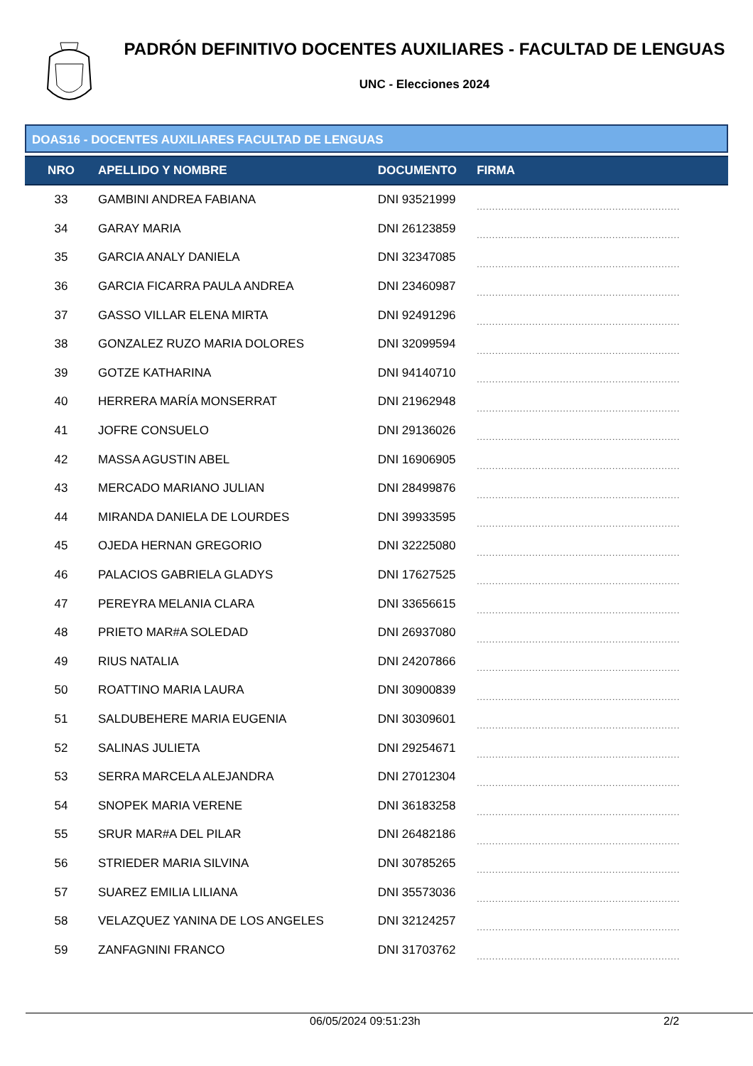PADRÓN DEFINITIVO DOCENTES AUXILIARES - FACULTAD DE LENGUAS
UNC - Elecciones 2024
DOAS16 - DOCENTES AUXILIARES FACULTAD DE LENGUAS
| NRO | APELLIDO Y NOMBRE | DOCUMENTO | FIRMA |
| --- | --- | --- | --- |
| 33 | GAMBINI ANDREA FABIANA | DNI 93521999 | .................................................................. |
| 34 | GARAY MARIA | DNI 26123859 | .................................................................. |
| 35 | GARCIA ANALY DANIELA | DNI 32347085 | .................................................................. |
| 36 | GARCIA FICARRA PAULA ANDREA | DNI 23460987 | .................................................................. |
| 37 | GASSO VILLAR ELENA MIRTA | DNI 92491296 | .................................................................. |
| 38 | GONZALEZ RUZO MARIA DOLORES | DNI 32099594 | .................................................................. |
| 39 | GOTZE KATHARINA | DNI 94140710 | .................................................................. |
| 40 | HERRERA MARÍA MONSERRAT | DNI 21962948 | .................................................................. |
| 41 | JOFRE CONSUELO | DNI 29136026 | .................................................................. |
| 42 | MASSA AGUSTIN ABEL | DNI 16906905 | .................................................................. |
| 43 | MERCADO MARIANO JULIAN | DNI 28499876 | .................................................................. |
| 44 | MIRANDA DANIELA DE LOURDES | DNI 39933595 | .................................................................. |
| 45 | OJEDA HERNAN GREGORIO | DNI 32225080 | .................................................................. |
| 46 | PALACIOS GABRIELA GLADYS | DNI 17627525 | .................................................................. |
| 47 | PEREYRA MELANIA CLARA | DNI 33656615 | .................................................................. |
| 48 | PRIETO MAR#A SOLEDAD | DNI 26937080 | .................................................................. |
| 49 | RIUS NATALIA | DNI 24207866 | .................................................................. |
| 50 | ROATTINO MARIA LAURA | DNI 30900839 | .................................................................. |
| 51 | SALDUBEHERE MARIA EUGENIA | DNI 30309601 | .................................................................. |
| 52 | SALINAS JULIETA | DNI 29254671 | .................................................................. |
| 53 | SERRA MARCELA ALEJANDRA | DNI 27012304 | .................................................................. |
| 54 | SNOPEK MARIA VERENE | DNI 36183258 | .................................................................. |
| 55 | SRUR MAR#A DEL PILAR | DNI 26482186 | .................................................................. |
| 56 | STRIEDER MARIA SILVINA | DNI 30785265 | .................................................................. |
| 57 | SUAREZ EMILIA LILIANA | DNI 35573036 | .................................................................. |
| 58 | VELAZQUEZ YANINA DE LOS ANGELES | DNI 32124257 | .................................................................. |
| 59 | ZANFAGNINI FRANCO | DNI 31703762 | .................................................................. |
06/05/2024 09:51:23h 2/2